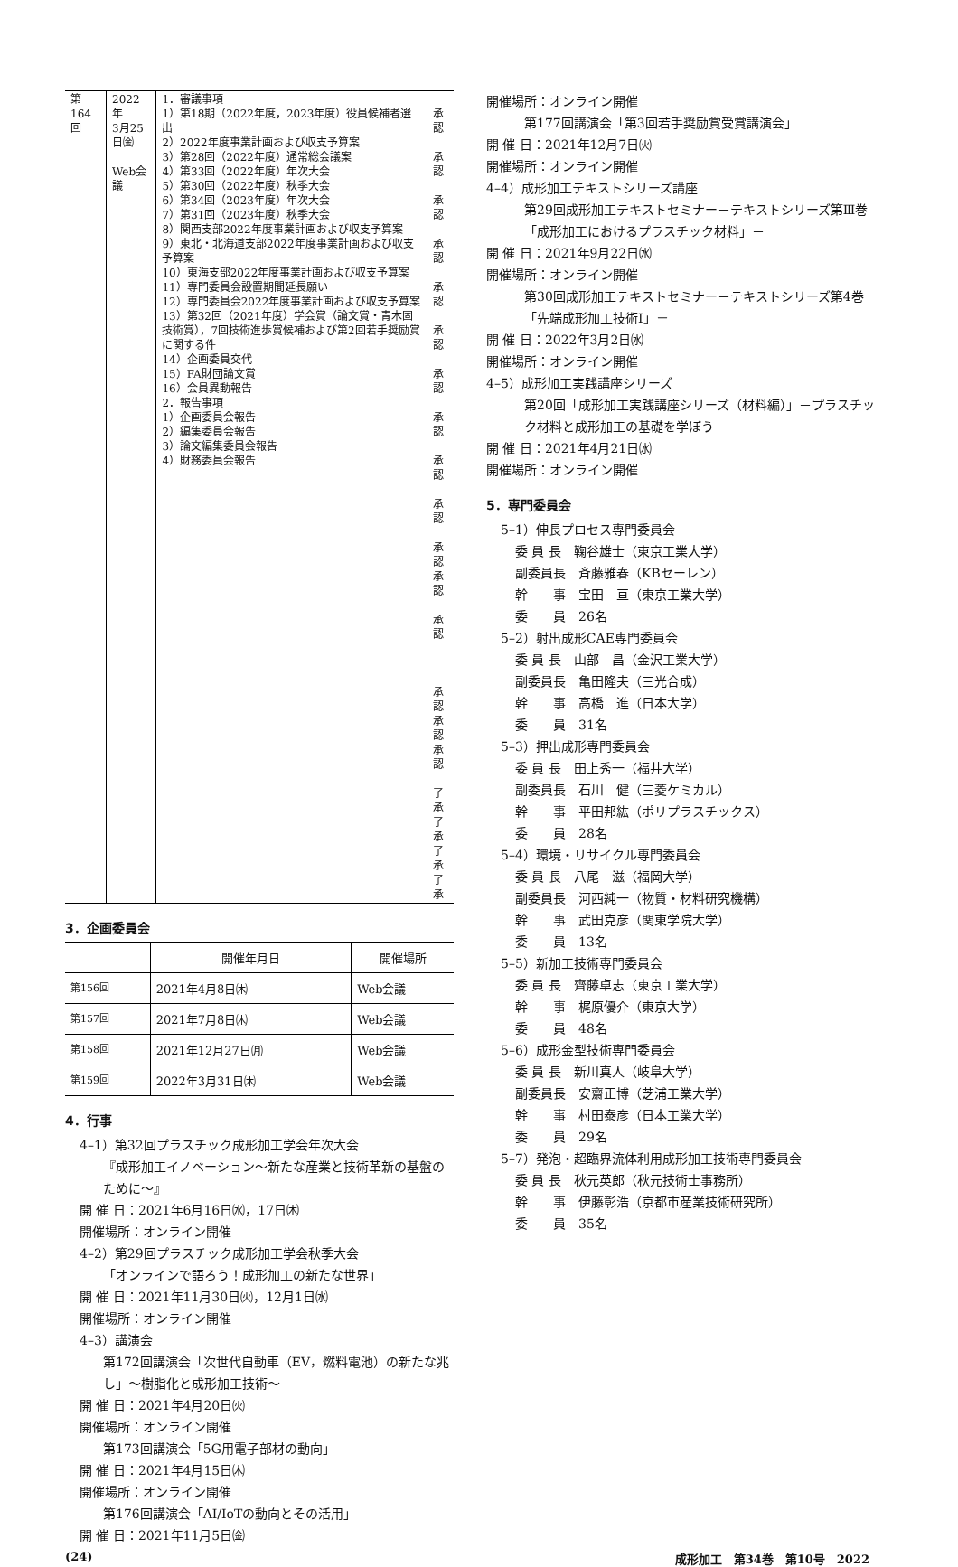| 第164回 | 2022年 3月25日㈮ Web会議 | 1．審議事項 1）第18期（2022年度，2023年度）役員候補者選出 2）2022年度事業計画および収支予算案 3）第28回（2022年度）通常総会議案 4）第33回（2022年度）年次大会 5）第30回（2022年度）秋季大会 6）第34回（2023年度）年次大会 7）第31回（2023年度）秋季大会 8）関西支部2022年度事業計画および収支予算案 9）東北・北海道支部2022年度事業計画および収支予算案 10）東海支部2022年度事業計画および収支予算案 11）専門委員会設置期間延長願い 12）専門委員会2022年度事業計画および収支予算案 13）第32回（2021年度）学会賞（論文賞・青木固技術賞），7回技術進歩賞候補および第2回若手奨励賞に関する件 14）企画委員交代 15）FA財団論文賞 16）会員異動報告 2．報告事項 1）企画委員会報告 2）編集委員会報告 3）論文編集委員会報告 4）財務委員会報告 | 承認 承認 承認 承認 承認 承認 承認 承認 承認 承認 承認 承認 承認 承認 承認 承認 了承 了承 了承 了承 |
3．企画委員会
| | 開催年月日 | 開催場所 |
| --- | --- | --- |
| 第156回 | 2021年4月8日㈭ | Web会議 |
| 第157回 | 2021年7月8日㈭ | Web会議 |
| 第158回 | 2021年12月27日㈪ | Web会議 |
| 第159回 | 2022年3月31日㈭ | Web会議 |
4．行事
4–1）第32回プラスチック成形加工学会年次大会
『成形加工イノベーション〜新たな産業と技術革新の基盤のために〜』
開 催 日：2021年6月16日㈬，17日㈭
開催場所：オンライン開催
4–2）第29回プラスチック成形加工学会秋季大会
「オンラインで語ろう！成形加工の新たな世界」
開 催 日：2021年11月30日㈫，12月1日㈬
開催場所：オンライン開催
4–3）講演会
第172回講演会「次世代自動車（EV，燃料電池）の新たな兆し」〜樹脂化と成形加工技術〜
開 催 日：2021年4月20日㈫
開催場所：オンライン開催
第173回講演会「5G用電子部材の動向」
開 催 日：2021年4月15日㈭
開催場所：オンライン開催
第176回講演会「AI/IoTの動向とその活用」
開 催 日：2021年11月5日㈮
開催場所：オンライン開催
第177回講演会「第3回若手奨励賞受賞講演会」
開 催 日：2021年12月7日㈫
開催場所：オンライン開催
4–4）成形加工テキストシリーズ講座
第29回成形加工テキストセミナー－テキストシリーズ第Ⅲ巻「成形加工におけるプラスチック材料」－
開 催 日：2021年9月22日㈬
開催場所：オンライン開催
第30回成形加工テキストセミナー－テキストシリーズ第4巻「先端成形加工技術Ⅰ」－
開 催 日：2022年3月2日㈬
開催場所：オンライン開催
4–5）成形加工実践講座シリーズ
第20回「成形加工実践講座シリーズ（材料編）」－プラスチック材料と成形加工の基礎を学ぼう－
開 催 日：2021年4月21日㈬
開催場所：オンライン開催
5．専門委員会
5–1）伸長プロセス専門委員会
委 員 長　鞠谷雄士（東京工業大学）
副委員長　斉藤雅春（KBセーレン）
幹　　事　宝田　亘（東京工業大学）
委　　員　26名
5–2）射出成形CAE専門委員会
委 員 長　山部　昌（金沢工業大学）
副委員長　亀田隆夫（三光合成）
幹　　事　高橋　進（日本大学）
委　　員　31名
5–3）押出成形専門委員会
委 員 長　田上秀一（福井大学）
副委員長　石川　健（三菱ケミカル）
幹　　事　平田邦紘（ポリプラスチックス）
委　　員　28名
5–4）環境・リサイクル専門委員会
委 員 長　八尾　滋（福岡大学）
副委員長　河西純一（物質・材料研究機構）
幹　　事　武田克彦（関東学院大学）
委　　員　13名
5–5）新加工技術専門委員会
委 員 長　齊藤卓志（東京工業大学）
幹　　事　梶原優介（東京大学）
委　　員　48名
5–6）成形金型技術専門委員会
委 員 長　新川真人（岐阜大学）
副委員長　安齋正博（芝浦工業大学）
幹　　事　村田泰彦（日本工業大学）
委　　員　29名
5–7）発泡・超臨界流体利用成形加工技術専門委員会
委 員 長　秋元英郎（秋元技術士事務所）
幹　　事　伊藤彰浩（京都市産業技術研究所）
委　　員　35名
(24) 成形加工　第34巻　第10号　2022